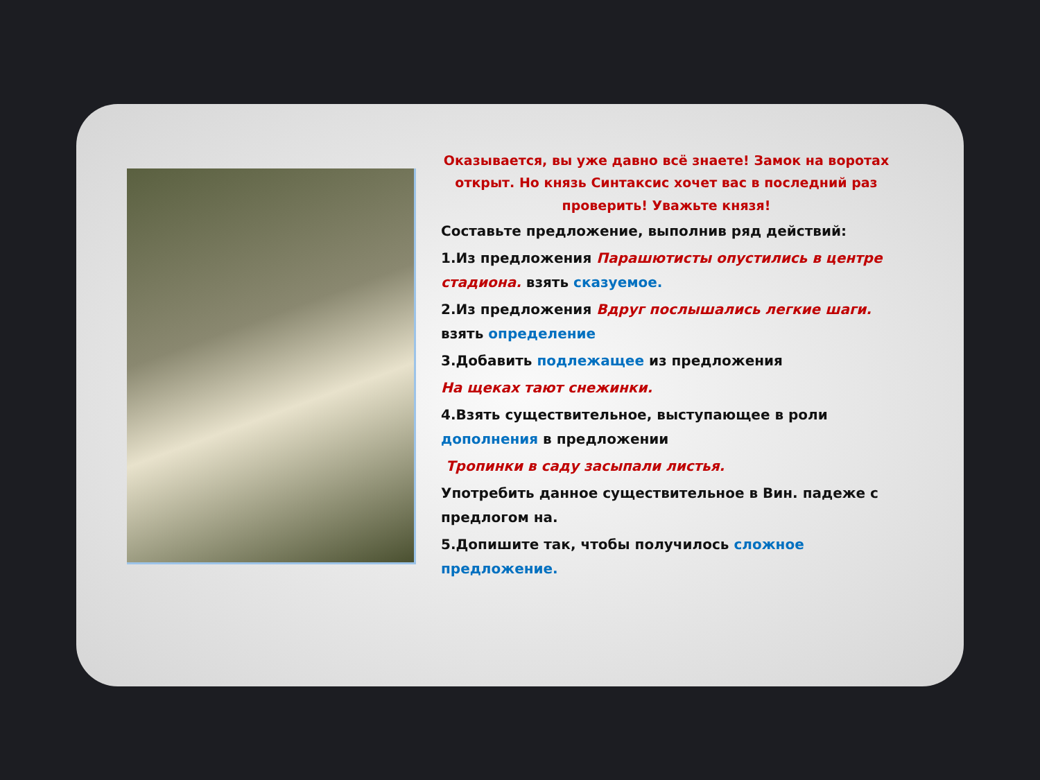Оказывается, вы уже давно всё знаете! Замок на воротах открыт. Но князь Синтаксис хочет вас в последний раз проверить! Уважьте князя!
Составьте предложение, выполнив ряд действий:
1.Из предложения Парашютисты опустились в центре стадиона. взять сказуемое.
2.Из предложения Вдруг послышались легкие шаги. взять определение
3.Добавить подлежащее из предложения
На щеках тают снежинки.
4.Взять существительное, выступающее в роли дополнения в предложении
Тропинки в саду засыпали листья.
Употребить данное существительное в Вин. падеже с предлогом на.
5.Допишите так, чтобы получилось сложное предложение.